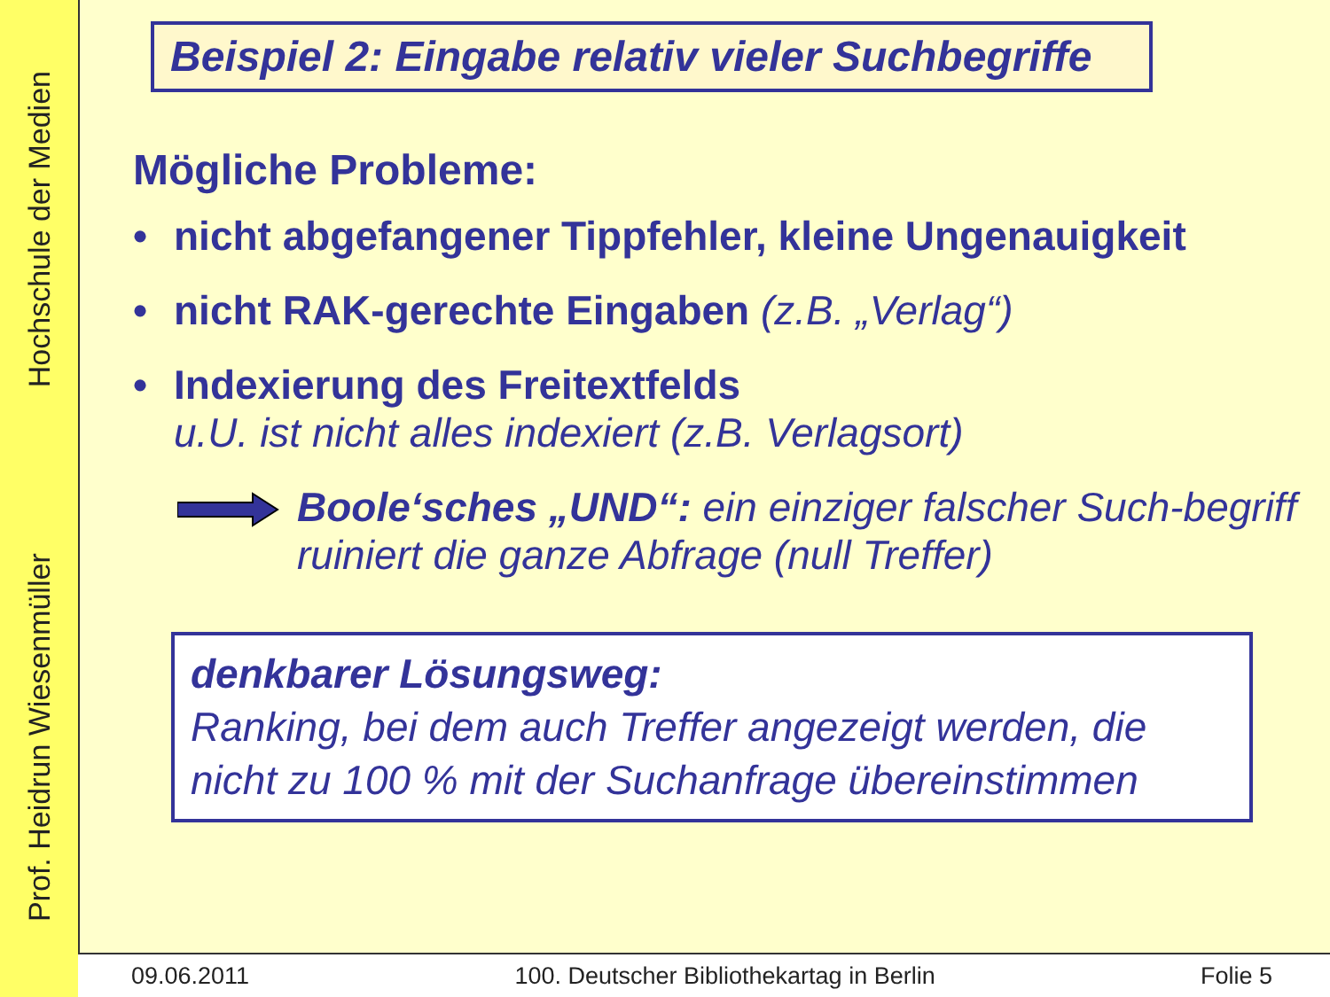Prof. Heidrun Wiesenmüller Hochschule der Medien
Beispiel 2: Eingabe relativ vieler Suchbegriffe
Mögliche Probleme:
• nicht abgefangener Tippfehler, kleine Ungenauigkeit
• nicht RAK-gerechte Eingaben (z.B. „Verlag“)
• Indexierung des Freitextfelds
u.U. ist nicht alles indexiert (z.B. Verlagsort)
Boole‘sches „UND“: ein einziger falscher Such-begriff ruiniert die ganze Abfrage (null Treffer)
denkbarer Lösungsweg:
Ranking, bei dem auch Treffer angezeigt werden, die nicht zu 100 % mit der Suchanfrage übereinstimmen
09.06.2011 100. Deutscher Bibliothekartag in Berlin Folie 5